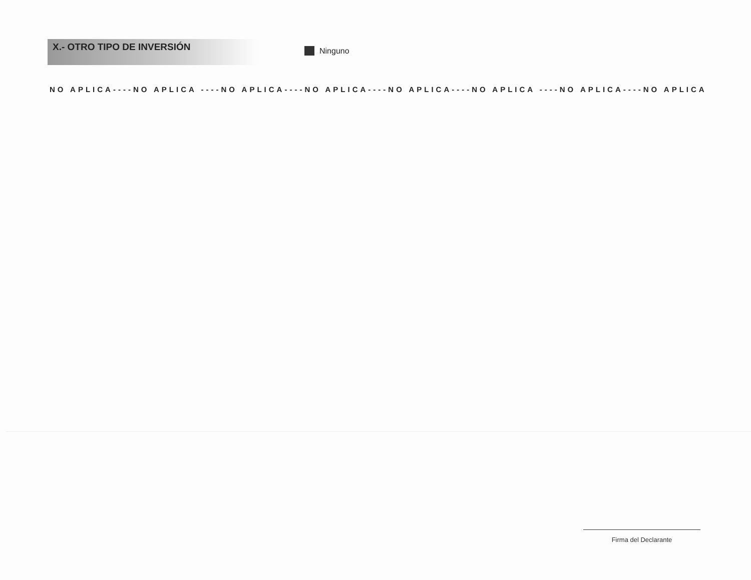X.- OTRO TIPO DE INVERSIÓN
Ninguno
NO APLICA----NO APLICA ----NO APLICA----NO APLICA----NO APLICA----NO APLICA ----NO APLICA----NO APLICA
Firma del Declarante